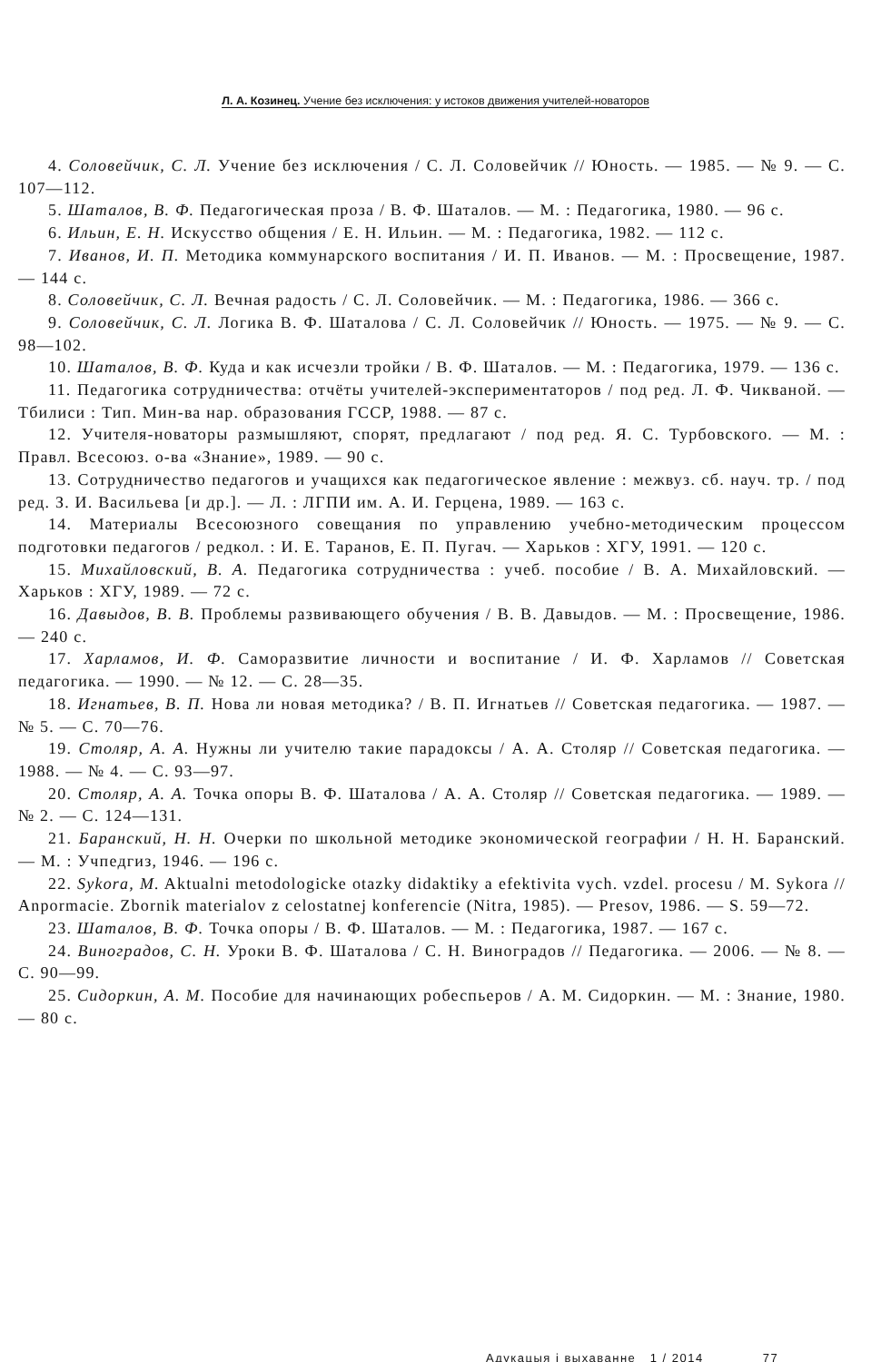Л. А. Козинец. Учение без исключения: у истоков движения учителей-новаторов
4. Соловейчик, С. Л. Учение без исключения / С. Л. Соловейчик // Юность. — 1985. — № 9. — С. 107—112.
5. Шаталов, В. Ф. Педагогическая проза / В. Ф. Шаталов. — М. : Педагогика, 1980. — 96 с.
6. Ильин, Е. Н. Искусство общения / Е. Н. Ильин. — М. : Педагогика, 1982. — 112 с.
7. Иванов, И. П. Методика коммунарского воспитания / И. П. Иванов. — М. : Просвещение, 1987. — 144 с.
8. Соловейчик, С. Л. Вечная радость / С. Л. Соловейчик. — М. : Педагогика, 1986. — 366 с.
9. Соловейчик, С. Л. Логика В. Ф. Шаталова / С. Л. Соловейчик // Юность. — 1975. — № 9. — С. 98—102.
10. Шаталов, В. Ф. Куда и как исчезли тройки / В. Ф. Шаталов. — М. : Педагогика, 1979. — 136 с.
11. Педагогика сотрудничества: отчёты учителей-экспериментаторов / под ред. Л. Ф. Чикваной. — Тбилиси : Тип. Мин-ва нар. образования ГССР, 1988. — 87 с.
12. Учителя-новаторы размышляют, спорят, предлагают / под ред. Я. С. Турбовского. — М. : Правл. Всесоюз. о-ва «Знание», 1989. — 90 с.
13. Сотрудничество педагогов и учащихся как педагогическое явление : межвуз. сб. науч. тр. / под ред. З. И. Васильева [и др.]. — Л. : ЛГПИ им. А. И. Герцена, 1989. — 163 с.
14. Материалы Всесоюзного совещания по управлению учебно-методическим процессом подготовки педагогов / редкол. : И. Е. Таранов, Е. П. Пугач. — Харьков : ХГУ, 1991. — 120 с.
15. Михайловский, В. А. Педагогика сотрудничества : учеб. пособие / В. А. Михайловский. — Харьков : ХГУ, 1989. — 72 с.
16. Давыдов, В. В. Проблемы развивающего обучения / В. В. Давыдов. — М. : Просвещение, 1986. — 240 с.
17. Харламов, И. Ф. Саморазвитие личности и воспитание / И. Ф. Харламов // Советская педагогика. — 1990. — № 12. — С. 28—35.
18. Игнатьев, В. П. Нова ли новая методика? / В. П. Игнатьев // Советская педагогика. — 1987. — № 5. — С. 70—76.
19. Столяр, А. А. Нужны ли учителю такие парадоксы / А. А. Столяр // Советская педагогика. — 1988. — № 4. — С. 93—97.
20. Столяр, А. А. Точка опоры В. Ф. Шаталова / А. А. Столяр // Советская педагогика. — 1989. — № 2. — С. 124—131.
21. Баранский, Н. Н. Очерки по школьной методике экономической географии / Н. Н. Баранский. — М. : Учпедгиз, 1946. — 196 с.
22. Sykora, M. Aktualni metodologicke otazky didaktiky a efektivita vych. vzdel. procesu / M. Sykora // Anpormacie. Zbornik materialov z celostatnej konferencie (Nitra, 1985). — Presov, 1986. — S. 59—72.
23. Шаталов, В. Ф. Точка опоры / В. Ф. Шаталов. — М. : Педагогика, 1987. — 167 с.
24. Виноградов, С. Н. Уроки В. Ф. Шаталова / С. Н. Виноградов // Педагогика. — 2006. — № 8. — С. 90—99.
25. Сидоркин, А. М. Пособие для начинающих робеспьеров / А. М. Сидоркин. — М. : Знание, 1980. — 80 с.
Адукацыя і выхаванне 1 / 2014 77